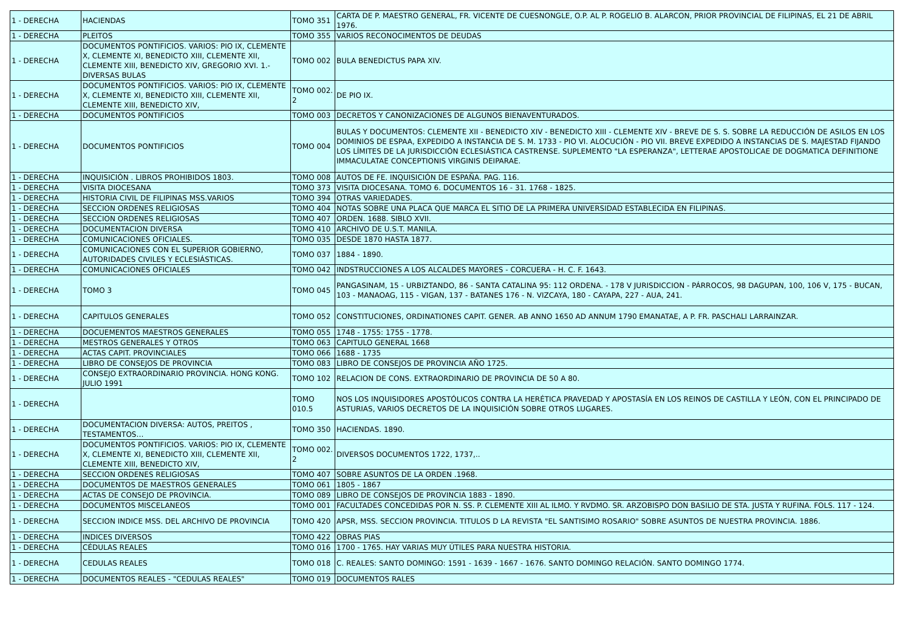| 1 - DERECHA | HACIENDAS | TOMO 351 | CARTA DE P. MAESTRO GENERAL, FR. VICENTE DE CUESNONGLE, O.P. AL P. ROGELIO B. ALARCON, PRIOR PROVINCIAL DE FILIPINAS, EL 21 DE ABRIL 1976. |
| 1 - DERECHA | PLEITOS | TOMO 355 | VARIOS RECONOCIMENTOS DE DEUDAS |
| 1 - DERECHA | DOCUMENTOS PONTIFICIOS. VARIOS: PIO IX, CLEMENTE X, CLEMENTE XI, BENEDICTO XIII, CLEMENTE XII, CLEMENTE XIII, BENEDICTO XIV, GREGORIO XVI. 1.- DIVERSAS BULAS | TOMO 002 | BULA BENEDICTUS PAPA XIV. |
| 1 - DERECHA | DOCUMENTOS PONTIFICIOS. VARIOS: PIO IX, CLEMENTE X, CLEMENTE XI, BENEDICTO XIII, CLEMENTE XII, CLEMENTE XIII, BENEDICTO XIV, | TOMO 002. 2 | DE PIO IX. |
| 1 - DERECHA | DOCUMENTOS PONTIFICIOS | TOMO 003 | DECRETOS Y CANONIZACIONES DE ALGUNOS BIENAVENTURADOS. |
| 1 - DERECHA | DOCUMENTOS PONTIFICIOS | TOMO 004 | BULAS Y DOCUMENTOS: CLEMENTE XII - BENEDICTO XIV - BENEDICTO XIII - CLEMENTE XIV - BREVE DE S. S. SOBRE LA REDUCCIÓN DE ASILOS EN LOS DOMINIOS DE ESPAA, EXPEDIDO A INSTANCIA DE S. M. 1733 - PIO VI. ALOCUCIÓN - PIO VII. BREVE EXPEDIDO A INSTANCIAS DE S. MAJESTAD FIJANDO LOS LÍMITES DE LA JURISDICCIÓN ECLESIÁSTICA CASTRENSE. SUPLEMENTO "LA ESPERANZA", LETTERAE APOSTOLICAE DE DOGMATICA DEFINITIONE IMMACULATAE CONCEPTIONIS VIRGINIS DEIPARAE. |
| 1 - DERECHA | INQUISICIÓN . LIBROS PROHIBIDOS 1803. | TOMO 008 | AUTOS DE FE. INQUISICIÓN DE ESPAÑA. PAG. 116. |
| 1 - DERECHA | VISITA DIOCESANA | TOMO 373 | VISITA DIOCESANA. TOMO 6. DOCUMENTOS 16 - 31. 1768 - 1825. |
| 1 - DERECHA | HISTORIA CIVIL DE FILIPINAS MSS.VARIOS | TOMO 394 | OTRAS VARIEDADES. |
| 1 - DERECHA | SECCION ORDENES RELIGIOSAS | TOMO 404 | NOTAS SOBRE UNA PLACA QUE MARCA EL SITIO DE LA PRIMERA UNIVERSIDAD ESTABLECIDA EN FILIPINAS. |
| 1 - DERECHA | SECCION ORDENES RELIGIOSAS | TOMO 407 | ORDEN. 1688. SIBLO XVII. |
| 1 - DERECHA | DOCUMENTACION DIVERSA | TOMO 410 | ARCHIVO DE U.S.T. MANILA. |
| 1 - DERECHA | COMUNICACIONES OFICIALES. | TOMO 035 | DESDE 1870 HASTA 1877. |
| 1 - DERECHA | COMUNICACIONES CON EL SUPERIOR GOBIERNO, AUTORIDADES CIVILES Y ECLESIÁSTICAS. | TOMO 037 | 1884 - 1890. |
| 1 - DERECHA | COMUNICACIONES OFICIALES | TOMO 042 | INDSTRUCCIONES A LOS ALCALDES MAYORES - CORCUERA - H. C. F. 1643. |
| 1 - DERECHA | TOMO 3 | TOMO 045 | PANGASINAM, 15 - URBIZTANDO, 86 - SANTA CATALINA 95: 112 ORDENA. - 178 V JURISDICCION - PÁRROCOS, 98 DAGUPAN, 100, 106 V, 175 - BUCAN, 103 - MANAOAG, 115 - VIGAN, 137 - BATANES 176 - N. VIZCAYA, 180 - CAYAPA, 227 - AUA, 241. |
| 1 - DERECHA | CAPITULOS GENERALES | TOMO 052 | CONSTITUCIONES, ORDINATIONES CAPIT. GENER. AB ANNO 1650 AD ANNUM 1790 EMANATAE, A P. FR. PASCHALI LARRAINZAR. |
| 1 - DERECHA | DOCUEMENTOS MAESTROS GENERALES | TOMO 055 | 1748 - 1755: 1755 - 1778. |
| 1 - DERECHA | MESTROS GENERALES Y OTROS | TOMO 063 | CAPITULO GENERAL 1668 |
| 1 - DERECHA | ACTAS CAPIT. PROVINCIALES | TOMO 066 | 1688 - 1735 |
| 1 - DERECHA | LIBRO DE CONSEJOS DE PROVINCIA | TOMO 083 | LIBRO DE CONSEJOS DE PROVINCIA AÑO 1725. |
| 1 - DERECHA | CONSEJO EXTRAORDINARIO PROVINCIA. HONG KONG. JULIO 1991 | TOMO 102 | RELACION DE CONS. EXTRAORDINARIO DE PROVINCIA DE 50 A 80. |
| 1 - DERECHA | | TOMO 010.5 | NOS LOS INQUISIDORES APOSTÓLICOS CONTRA LA HERÉTICA PRAVEDAD Y APOSTASÍA EN LOS REINOS DE CASTILLA Y LEÓN, CON EL PRINCIPADO DE ASTURIAS, VARIOS DECRETOS DE LA INQUISICIÓN SOBRE OTROS LUGARES. |
| 1 - DERECHA | DOCUMENTACION DIVERSA: AUTOS, PREITOS , TESTAMENTOS… | TOMO 350 | HACIENDAS. 1890. |
| 1 - DERECHA | DOCUMENTOS PONTIFICIOS. VARIOS: PIO IX, CLEMENTE X, CLEMENTE XI, BENEDICTO XIII, CLEMENTE XII, CLEMENTE XIII, BENEDICTO XIV, | TOMO 002. 2 | DIVERSOS DOCUMENTOS 1722, 1737,.. |
| 1 - DERECHA | SECCION ORDENES RELIGIOSAS | TOMO 407 | SOBRE ASUNTOS DE LA ORDEN .1968. |
| 1 - DERECHA | DOCUMENTOS DE MAESTROS GENERALES | TOMO 061 | 1805 - 1867 |
| 1 - DERECHA | ACTAS DE CONSEJO DE PROVINCIA. | TOMO 089 | LIBRO DE CONSEJOS DE PROVINCIA 1883 - 1890. |
| 1 - DERECHA | DOCUMENTOS MISCELANEOS | TOMO 001 | FACULTADES CONCEDIDAS POR N. SS. P. CLEMENTE XIII AL ILMO. Y RVDMO. SR. ARZOBISPO DON BASILIO DE STA. JUSTA Y RUFINA. FOLS. 117 - 124. |
| 1 - DERECHA | SECCION INDICE MSS. DEL ARCHIVO DE PROVINCIA | TOMO 420 | APSR, MSS. SECCION PROVINCIA. TITULOS D LA REVISTA "EL SANTISIMO ROSARIO" SOBRE ASUNTOS DE NUESTRA PROVINCIA. 1886. |
| 1 - DERECHA | INDICES DIVERSOS | TOMO 422 | OBRAS PIAS |
| 1 - DERECHA | CÉDULAS REALES | TOMO 016 | 1700 - 1765. HAY VARIAS MUY ÚTILES PARA NUESTRA HISTORIA. |
| 1 - DERECHA | CEDULAS REALES | TOMO 018 | C. REALES: SANTO DOMINGO: 1591 - 1639 - 1667 - 1676. SANTO DOMINGO RELACIÓN. SANTO DOMINGO 1774. |
| 1 - DERECHA | DOCUMENTOS REALES - "CEDULAS REALES" | TOMO 019 | DOCUMENTOS RALES |